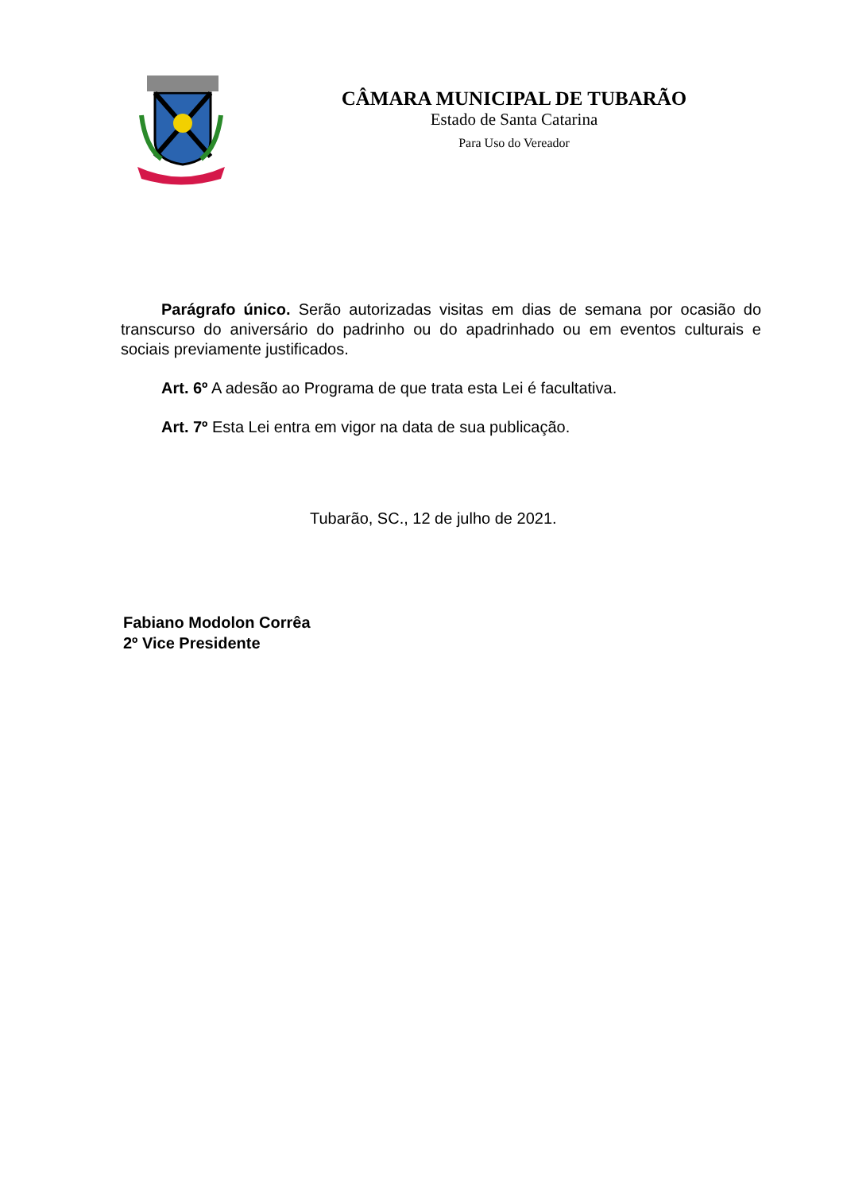CÂMARA MUNICIPAL DE TUBARÃO
Estado de Santa Catarina
Para Uso do Vereador
Parágrafo único. Serão autorizadas visitas em dias de semana por ocasião do transcurso do aniversário do padrinho ou do apadrinhado ou em eventos culturais e sociais previamente justificados.
Art. 6º A adesão ao Programa de que trata esta Lei é facultativa.
Art. 7º Esta Lei entra em vigor na data de sua publicação.
Tubarão, SC., 12 de julho de 2021.
Fabiano Modolon Corrêa
2º Vice Presidente